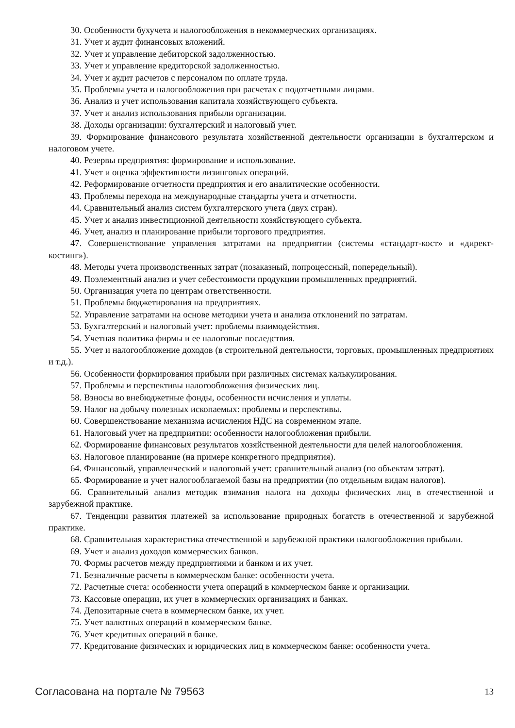30. Особенности бухучета и налогообложения в некоммерческих организациях.
31. Учет и аудит финансовых вложений.
32. Учет и управление дебиторской задолженностью.
33. Учет и управление кредиторской задолженностью.
34. Учет и аудит расчетов с персоналом по оплате труда.
35. Проблемы учета и налогообложения при расчетах с подотчетными лицами.
36. Анализ и учет использования капитала хозяйствующего субъекта.
37. Учет и анализ использования прибыли организации.
38. Доходы организации: бухгалтерский и налоговый учет.
39. Формирование финансового результата хозяйственной деятельности организации в бухгалтерском и налоговом учете.
40. Резервы предприятия: формирование и использование.
41. Учет и оценка эффективности лизинговых операций.
42. Реформирование отчетности предприятия и его аналитические особенности.
43. Проблемы перехода на международные стандарты учета и отчетности.
44. Сравнительный анализ систем бухгалтерского учета (двух стран).
45. Учет и анализ инвестиционной деятельности хозяйствующего субъекта.
46. Учет, анализ и планирование прибыли торгового предприятия.
47. Совершенствование управления затратами на предприятии (системы «стандарт-кост» и «директ-костинг»).
48. Методы учета производственных затрат (позаказный, попроцессный, попередельный).
49. Поэлементный анализ и учет себестоимости продукции промышленных предприятий.
50. Организация учета по центрам ответственности.
51. Проблемы бюджетирования на предприятиях.
52. Управление затратами на основе методики учета и анализа отклонений по затратам.
53. Бухгалтерский и налоговый учет: проблемы взаимодействия.
54. Учетная политика фирмы и ее налоговые последствия.
55. Учет и налогообложение доходов (в строительной деятельности, торговых, промышленных предприятиях и т.д.).
56. Особенности формирования прибыли при различных системах калькулирования.
57. Проблемы и перспективы налогообложения физических лиц.
58. Взносы во внебюджетные фонды, особенности исчисления и уплаты.
59. Налог на добычу полезных ископаемых: проблемы и перспективы.
60. Совершенствование механизма исчисления НДС на современном этапе.
61. Налоговый учет на предприятии: особенности налогообложения прибыли.
62. Формирование финансовых результатов хозяйственной деятельности для целей налогообложения.
63. Налоговое планирование (на примере конкретного предприятия).
64. Финансовый, управленческий и налоговый учет: сравнительный анализ (по объектам затрат).
65. Формирование и учет налогооблагаемой базы на предприятии (по отдельным видам налогов).
66. Сравнительный анализ методик взимания налога на доходы физических лиц в отечественной и зарубежной практике.
67. Тенденции развития платежей за использование природных богатств в отечественной и зарубежной практике.
68. Сравнительная характеристика отечественной и зарубежной практики налогообложения прибыли.
69. Учет и анализ доходов коммерческих банков.
70. Формы расчетов между предприятиями и банком и их учет.
71. Безналичные расчеты в коммерческом банке: особенности учета.
72. Расчетные счета: особенности учета операций в коммерческом банке и организации.
73. Кассовые операции, их учет в коммерческих организациях и банках.
74. Депозитарные счета в коммерческом банке, их учет.
75. Учет валютных операций в коммерческом банке.
76. Учет кредитных операций в банке.
77. Кредитование физических и юридических лиц в коммерческом банке: особенности учета.
Согласована на портале № 79563 13